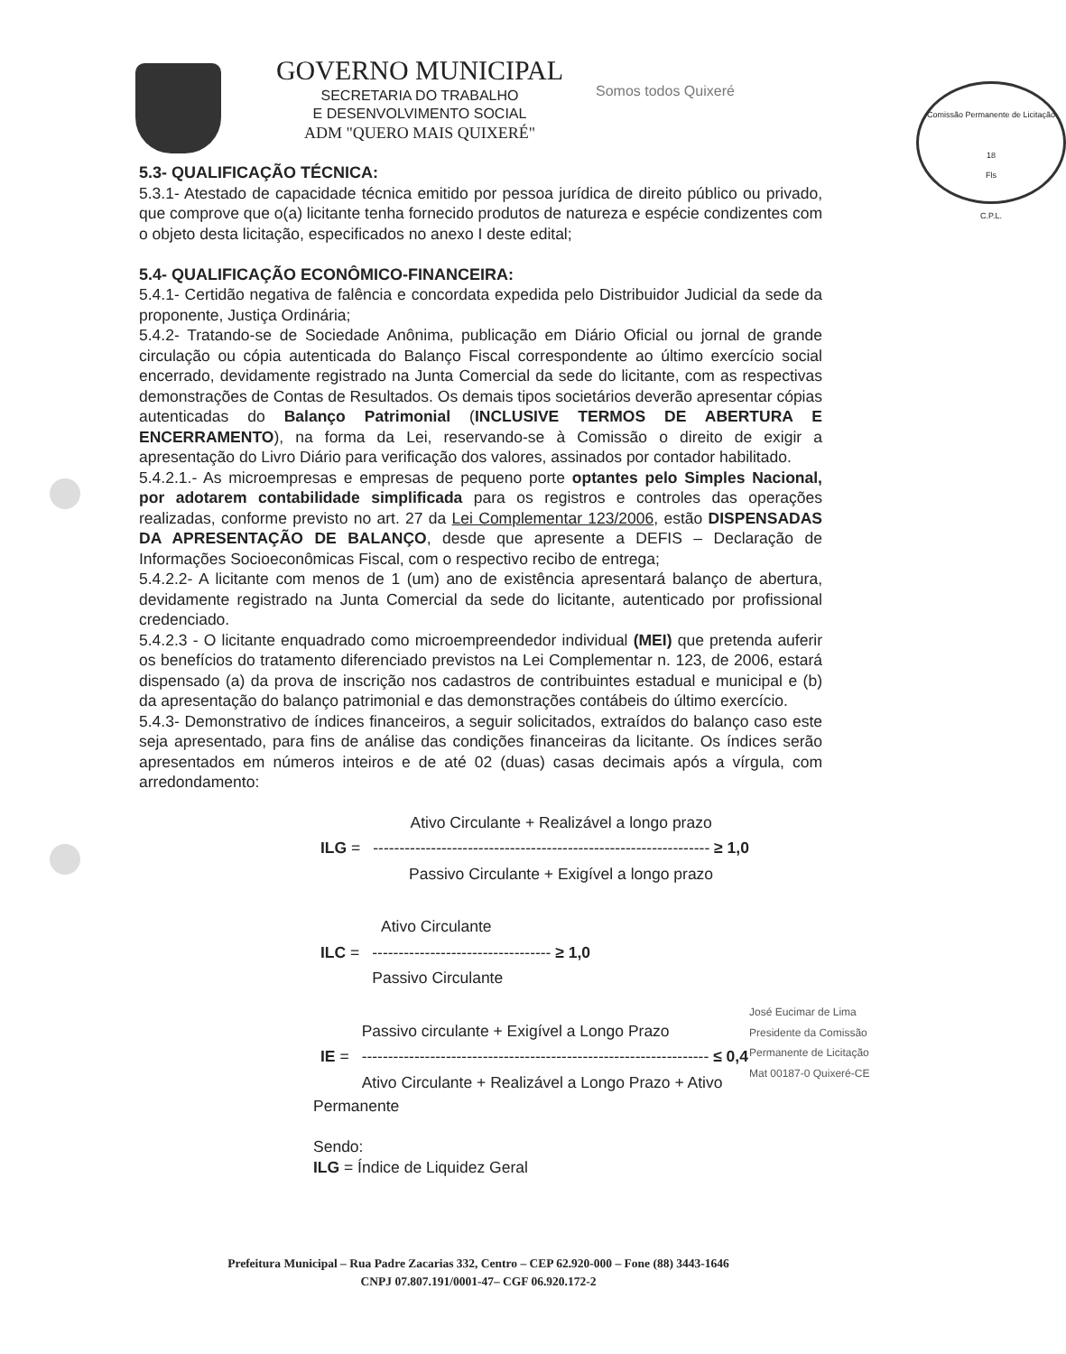GOVERNO MUNICIPAL
SECRETARIA DO TRABALHO
E DESENVOLVIMENTO SOCIAL
ADM "QUERO MAIS QUIXERÉ"
Somos todos Quixeré
Comissão Permanente de Licitação
18
Fls
C.P.L.
5.3- QUALIFICAÇÃO TÉCNICA:
5.3.1- Atestado de capacidade técnica emitido por pessoa jurídica de direito público ou privado, que comprove que o(a) licitante tenha fornecido produtos de natureza e espécie condizentes com o objeto desta licitação, especificados no anexo I deste edital;
5.4- QUALIFICAÇÃO ECONÔMICO-FINANCEIRA:
5.4.1- Certidão negativa de falência e concordata expedida pelo Distribuidor Judicial da sede da proponente, Justiça Ordinária;
5.4.2- Tratando-se de Sociedade Anônima, publicação em Diário Oficial ou jornal de grande circulação ou cópia autenticada do Balanço Fiscal correspondente ao último exercício social encerrado, devidamente registrado na Junta Comercial da sede do licitante, com as respectivas demonstrações de Contas de Resultados. Os demais tipos societários deverão apresentar cópias autenticadas do Balanço Patrimonial (INCLUSIVE TERMOS DE ABERTURA E ENCERRAMENTO), na forma da Lei, reservando-se à Comissão o direito de exigir a apresentação do Livro Diário para verificação dos valores, assinados por contador habilitado.
5.4.2.1.- As microempresas e empresas de pequeno porte optantes pelo Simples Nacional, por adotarem contabilidade simplificada para os registros e controles das operações realizadas, conforme previsto no art. 27 da Lei Complementar 123/2006, estão DISPENSADAS DA APRESENTAÇÃO DE BALANÇO, desde que apresente a DEFIS – Declaração de Informações Socioeconômicas Fiscal, com o respectivo recibo de entrega;
5.4.2.2- A licitante com menos de 1 (um) ano de existência apresentará balanço de abertura, devidamente registrado na Junta Comercial da sede do licitante, autenticado por profissional credenciado.
5.4.2.3 - O licitante enquadrado como microempreendedor individual (MEI) que pretenda auferir os benefícios do tratamento diferenciado previstos na Lei Complementar n. 123, de 2006, estará dispensado (a) da prova de inscrição nos cadastros de contribuintes estadual e municipal e (b) da apresentação do balanço patrimonial e das demonstrações contábeis do último exercício.
5.4.3- Demonstrativo de índices financeiros, a seguir solicitados, extraídos do balanço caso este seja apresentado, para fins de análise das condições financeiras da licitante. Os índices serão apresentados em números inteiros e de até 02 (duas) casas decimais após a vírgula, com arredondamento:
| | Ativo Circulante + Realizável a longo prazo |
| ILG = | ---------------------------------------------------------------- ≥ 1,0 |
| | Passivo Circulante + Exigível a longo prazo |
| | Ativo Circulante |
| ILC = | ---------------------------------- ≥ 1,0 |
| | Passivo Circulante |
| | Passivo circulante + Exigível a Longo Prazo |
| IE = | ------------------------------------------------------------------ ≤ 0,4 |
| | Ativo Circulante + Realizável a Longo Prazo + Ativo |
Permanente
Sendo:
ILG = Índice de Liquidez Geral
José Eucimar de Lima
Presidente da Comissão
Permanente de Licitação
Mat 00187-0 Quixeré-CE
Prefeitura Municipal – Rua Padre Zacarias 332, Centro – CEP 62.920-000 – Fone (88) 3443-1646
CNPJ 07.807.191/0001-47– CGF 06.920.172-2